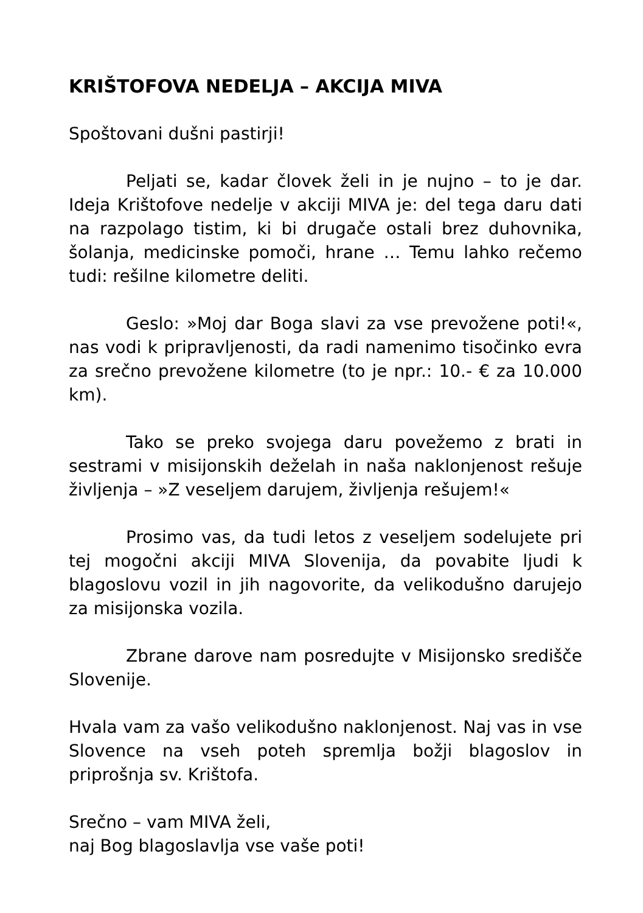KRIŠTOFOVA NEDELJA – AKCIJA MIVA
Spoštovani dušni pastirji!
Peljati se, kadar človek želi in je nujno – to je dar. Ideja Krištofove nedelje v akciji MIVA je: del tega daru dati na razpolago tistim, ki bi drugače ostali brez duhovnika, šolanja, medicinske pomoči, hrane … Temu lahko rečemo tudi: rešilne kilometre deliti.
Geslo: »Moj dar Boga slavi za vse prevožene poti!«, nas vodi k pripravljenosti, da radi namenimo tisočinko evra za srečno prevožene kilometre (to je npr.: 10.- € za 10.000 km).
Tako se preko svojega daru povežemo z brati in sestrami v misijonskih deželah in naša naklonjenost rešuje življenja – »Z veseljem darujem, življenja rešujem!«
Prosimo vas, da tudi letos z veseljem sodelujete pri tej mogočni akciji MIVA Slovenija, da povabite ljudi k blagoslovu vozil in jih nagovorite, da velikodušno darujejo za misijonska vozila.
Zbrane darove nam posredujte v Misijonsko središče Slovenije.
Hvala vam za vašo velikodušno naklonjenost. Naj vas in vse Slovence na vseh poteh spremlja božji blagoslov in priprošnja sv. Krištofa.
Srečno – vam MIVA želi,
naj Bog blagoslavlja vse vaše poti!